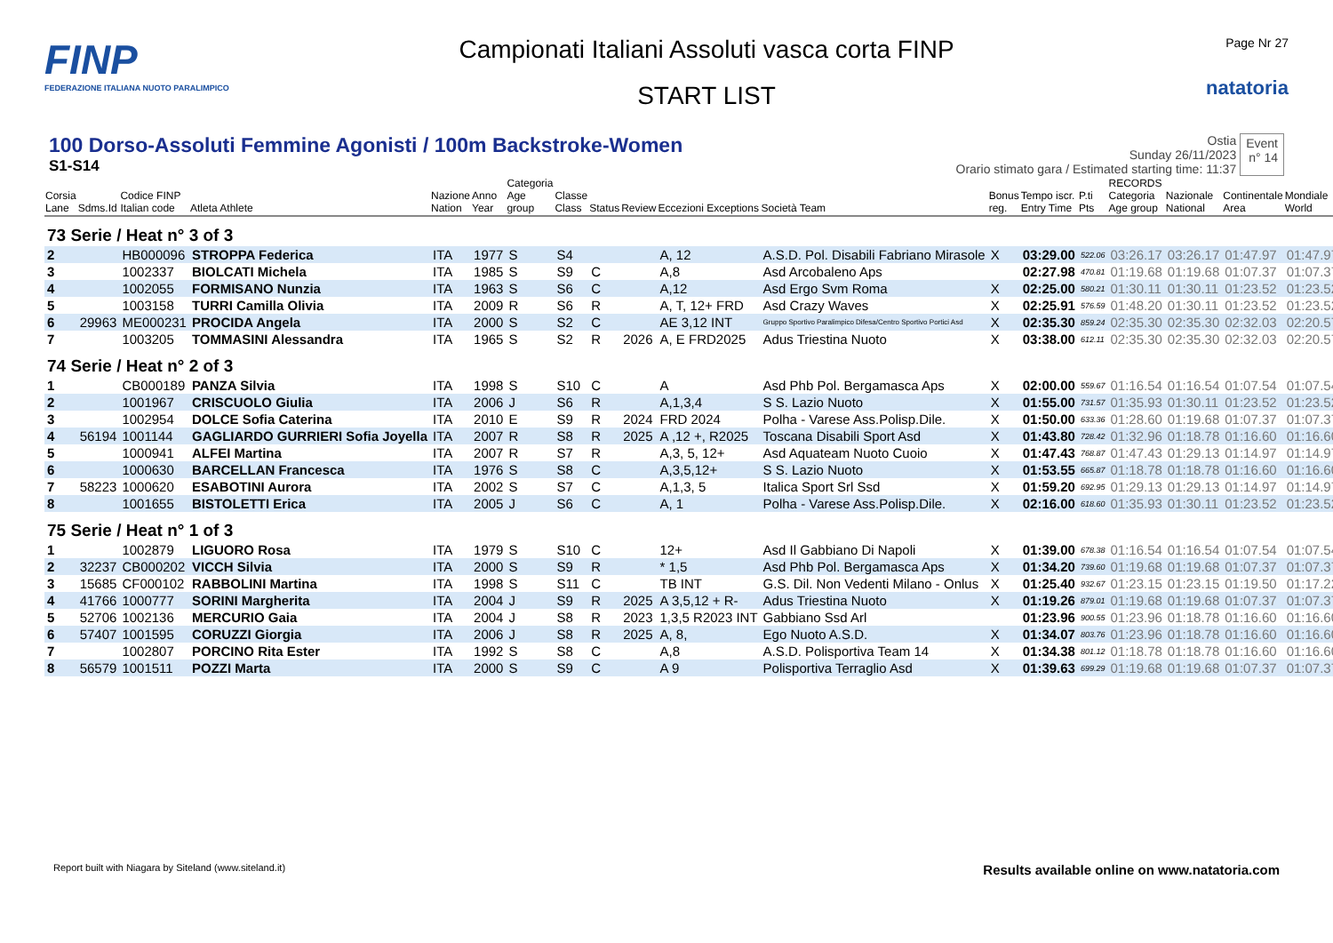FINP
FEDERAZIONE ITALIANA NUOTO PARALIMPICO
Campionati Italiani Assoluti vasca corta FINP
START LIST
Page Nr 27
natatoria
100 Dorso-Assoluti Femmine Agonisti / 100m Backstroke-Women
S1-S14
Ostia
Sunday 26/11/2023
Orario stimato gara / Estimated starting time: 11:37
Event
n° 14
| Corsia Lane | Sdms.Id | Codice FINP Italian code | Atleta Athlete | Nazione Nation | Anno Year | Categoria Age group | Classe Class | Status | Review | Eccezioni Exceptions | Società Team | Bonus reg. | Tempo iscr. Entry Time | P.ti Pts | RECORDS Categoria Age group | Nazionale National | Continentale Area | Mondiale World |
| --- | --- | --- | --- | --- | --- | --- | --- | --- | --- | --- | --- | --- | --- | --- | --- | --- | --- | --- |
| 73 Serie / Heat n° 3 of 3 | | | | | | | | | | | | | | | | | | |
| 2 | | HB000096 | STROPPA Federica | ITA | 1977 | S | S4 | | | A, 12 | A.S.D. Pol. Disabili Fabriano Mirasole | X | 03:29.00 | 522.06 | 03:26.17 | 03:26.17 | 01:47.97 | 01:47.97 |
| 3 | | 1002337 | BIOLCATI Michela | ITA | 1985 | S | S9 | C | | A,8 | Asd Arcobaleno Aps | | 02:27.98 | 470.81 | 01:19.68 | 01:19.68 | 01:07.37 | 01:07.37 |
| 4 | | 1002055 | FORMISANO Nunzia | ITA | 1963 | S | S6 | C | | A,12 | Asd Ergo Svm Roma | X | 02:25.00 | 580.21 | 01:30.11 | 01:30.11 | 01:23.52 | 01:23.52 |
| 5 | | 1003158 | TURRI Camilla Olivia | ITA | 2009 | R | S6 | R | | A, T, 12+ FRD | Asd Crazy Waves | X | 02:25.91 | 576.59 | 01:48.20 | 01:30.11 | 01:23.52 | 01:23.52 |
| 6 | 29963 | ME000231 | PROCIDA Angela | ITA | 2000 | S | S2 | C | | AE 3,12 INT | Gruppo Sportivo Paralimpico Difesa/Centro Sportivo Portici Asd | X | 02:35.30 | 859.24 | 02:35.30 | 02:35.30 | 02:32.03 | 02:20.57 |
| 7 | | 1003205 | TOMMASINI Alessandra | ITA | 1965 | S | S2 | R | 2026 | A, E FRD2025 | Adus Triestina Nuoto | X | 03:38.00 | 612.11 | 02:35.30 | 02:35.30 | 02:32.03 | 02:20.57 |
| 74 Serie / Heat n° 2 of 3 | | | | | | | | | | | | | | | | | | |
| 1 | | CB000189 | PANZA Silvia | ITA | 1998 | S | S10 | C | | A | Asd Phb Pol. Bergamasca Aps | X | 02:00.00 | 559.67 | 01:16.54 | 01:16.54 | 01:07.54 | 01:07.54 |
| 2 | | 1001967 | CRISCUOLO Giulia | ITA | 2006 | J | S6 | R | | A,1,3,4 | S S. Lazio Nuoto | X | 01:55.00 | 731.57 | 01:35.93 | 01:30.11 | 01:23.52 | 01:23.52 |
| 3 | | 1002954 | DOLCE Sofia Caterina | ITA | 2010 | E | S9 | R | 2024 | FRD 2024 | Polha - Varese Ass.Polisp.Dile. | X | 01:50.00 | 633.36 | 01:28.60 | 01:19.68 | 01:07.37 | 01:07.37 |
| 4 | 56194 | 1001144 | GAGLIARDO GURRIERI Sofia Joyella | ITA | 2007 | R | S8 | R | 2025 | A ,12 +, R2025 | Toscana Disabili Sport Asd | X | 01:43.80 | 728.42 | 01:32.96 | 01:18.78 | 01:16.60 | 01:16.60 |
| 5 | | 1000941 | ALFEI Martina | ITA | 2007 | R | S7 | R | | A,3, 5, 12+ | Asd Aquateam Nuoto Cuoio | X | 01:47.43 | 768.87 | 01:47.43 | 01:29.13 | 01:14.97 | 01:14.97 |
| 6 | | 1000630 | BARCELLAN Francesca | ITA | 1976 | S | S8 | C | | A,3,5,12+ | S S. Lazio Nuoto | X | 01:53.55 | 665.87 | 01:18.78 | 01:18.78 | 01:16.60 | 01:16.60 |
| 7 | 58223 | 1000620 | ESABOTINI Aurora | ITA | 2002 | S | S7 | C | | A,1,3, 5 | Italica Sport Srl Ssd | X | 01:59.20 | 692.95 | 01:29.13 | 01:29.13 | 01:14.97 | 01:14.97 |
| 8 | | 1001655 | BISTOLETTI Erica | ITA | 2005 | J | S6 | C | | A, 1 | Polha - Varese Ass.Polisp.Dile. | X | 02:16.00 | 618.60 | 01:35.93 | 01:30.11 | 01:23.52 | 01:23.52 |
| 75 Serie / Heat n° 1 of 3 | | | | | | | | | | | | | | | | | | |
| 1 | | 1002879 | LIGUORO Rosa | ITA | 1979 | S | S10 | C | | 12+ | Asd Il Gabbiano Di Napoli | X | 01:39.00 | 678.38 | 01:16.54 | 01:16.54 | 01:07.54 | 01:07.54 |
| 2 | 32237 | CB000202 | VICCH Silvia | ITA | 2000 | S | S9 | R | | * 1,5 | Asd Phb Pol. Bergamasca Aps | X | 01:34.20 | 739.60 | 01:19.68 | 01:19.68 | 01:07.37 | 01:07.37 |
| 3 | 15685 | CF000102 | RABBOLINI Martina | ITA | 1998 | S | S11 | C | | TB INT | G.S. Dil. Non Vedenti Milano - Onlus | X | 01:25.40 | 932.67 | 01:23.15 | 01:23.15 | 01:19.50 | 01:17.22 |
| 4 | 41766 | 1000777 | SORINI Margherita | ITA | 2004 | J | S9 | R | 2025 | A 3,5,12 + R- | Adus Triestina Nuoto | X | 01:19.26 | 879.01 | 01:19.68 | 01:19.68 | 01:07.37 | 01:07.37 |
| 5 | 52706 | 1002136 | MERCURIO Gaia | ITA | 2004 | J | S8 | R | 2023 | 1,3,5 R2023 INT | Gabbiano Ssd Arl | | 01:23.96 | 900.55 | 01:23.96 | 01:18.78 | 01:16.60 | 01:16.60 |
| 6 | 57407 | 1001595 | CORUZZI Giorgia | ITA | 2006 | J | S8 | R | 2025 | A, 8, | Ego Nuoto A.S.D. | X | 01:34.07 | 803.76 | 01:23.96 | 01:18.78 | 01:16.60 | 01:16.60 |
| 7 | | 1002807 | PORCINO Rita Ester | ITA | 1992 | S | S8 | C | | A,8 | A.S.D. Polisportiva Team 14 | X | 01:34.38 | 801.12 | 01:18.78 | 01:18.78 | 01:16.60 | 01:16.60 |
| 8 | 56579 | 1001511 | POZZI Marta | ITA | 2000 | S | S9 | C | | A 9 | Polisportiva Terraglio Asd | X | 01:39.63 | 699.29 | 01:19.68 | 01:19.68 | 01:07.37 | 01:07.37 |
Report built with Niagara by Siteland (www.siteland.it)
Results available online on www.natatoria.com